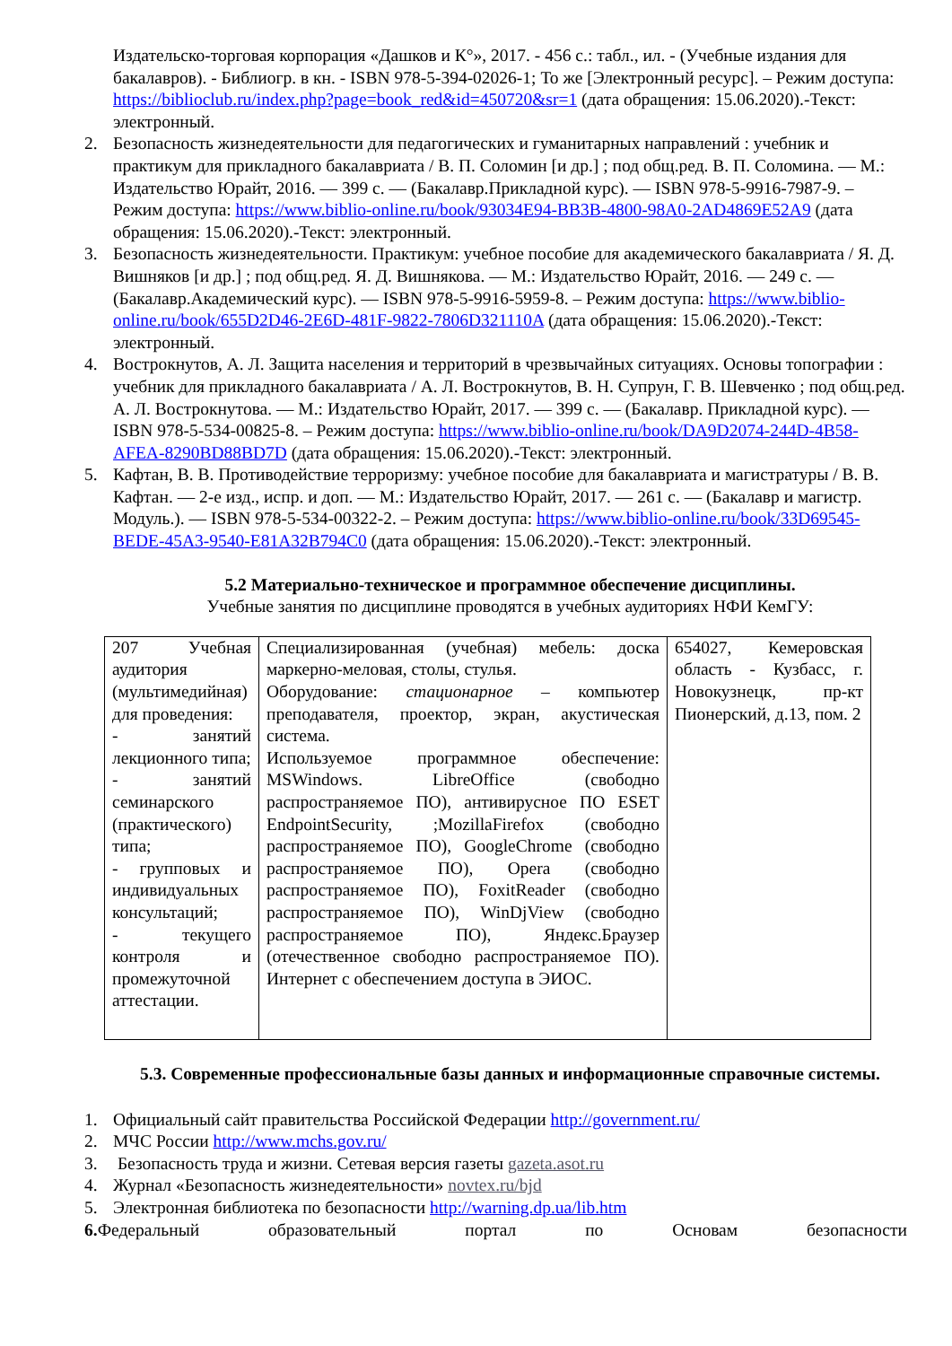Издательско-торговая корпорация «Дашков и К°», 2017. - 456 с.: табл., ил. - (Учебные издания для бакалавров). - Библиогр. в кн. - ISBN 978-5-394-02026-1; То же [Электронный ресурс]. – Режим доступа: https://biblioclub.ru/index.php?page=book_red&id=450720&sr=1 (дата обращения: 15.06.2020).-Текст: электронный.
2. Безопасность жизнедеятельности для педагогических и гуманитарных направлений : учебник и практикум для прикладного бакалавриата / В. П. Соломин [и др.] ; под общ.ред. В. П. Соломина. — М.: Издательство Юрайт, 2016. — 399 с. — (Бакалавр.Прикладной курс). — ISBN 978-5-9916-7987-9. – Режим доступа: https://www.biblio-online.ru/book/93034E94-BB3B-4800-98A0-2AD4869E52A9 (дата обращения: 15.06.2020).-Текст: электронный.
3. Безопасность жизнедеятельности. Практикум: учебное пособие для академического бакалавриата / Я. Д. Вишняков [и др.] ; под общ.ред. Я. Д. Вишнякова. — М.: Издательство Юрайт, 2016. — 249 с. — (Бакалавр.Академический курс). — ISBN 978-5-9916-5959-8. – Режим доступа: https://www.biblio-online.ru/book/655D2D46-2E6D-481F-9822-7806D321110A (дата обращения: 15.06.2020).-Текст: электронный.
4. Вострокнутов, А. Л. Защита населения и территорий в чрезвычайных ситуациях. Основы топографии : учебник для прикладного бакалавриата / А. Л. Вострокнутов, В. Н. Супрун, Г. В. Шевченко ; под общ.ред. А. Л. Вострокнутова. — М.: Издательство Юрайт, 2017. — 399 с. — (Бакалавр. Прикладной курс). — ISBN 978-5-534-00825-8. – Режим доступа: https://www.biblio-online.ru/book/DA9D2074-244D-4B58-AFEA-8290BD88BD7D (дата обращения: 15.06.2020).-Текст: электронный.
5. Кафтан, В. В. Противодействие терроризму: учебное пособие для бакалавриата и магистратуры / В. В. Кафтан. — 2-е изд., испр. и доп. — М.: Издательство Юрайт, 2017. — 261 с. — (Бакалавр и магистр. Модуль.). — ISBN 978-5-534-00322-2. – Режим доступа: https://www.biblio-online.ru/book/33D69545-BEDE-45A3-9540-E81A32B794C0 (дата обращения: 15.06.2020).-Текст: электронный.
5.2 Материально-техническое и программное обеспечение дисциплины.
Учебные занятия по дисциплине проводятся в учебных аудиториях НФИ КемГУ:
| 207 Учебная аудитория (мультимедийная) для проведения: - занятий лекционного типа; - занятий семинарского (практического) типа; - групповых и индивидуальных консультаций; - текущего контроля и промежуточной аттестации. | Специализированная (учебная) мебель: доска маркерно-меловая, столы, стулья. Оборудование: стационарное – компьютер преподавателя, проектор, экран, акустическая система. Используемое программное обеспечение: MSWindows. LibreOffice (свободно распространяемое ПО), антивирусное ПО ESET EndpointSecurity, ;MozillaFirefox (свободно распространяемое ПО), GoogleChrome (свободно распространяемое ПО), Opera (свободно распространяемое ПО), FoxitReader (свободно распространяемое ПО), WinDjView (свободно распространяемое ПО), Яндекс.Браузер (отечественное свободно распространяемое ПО). Интернет с обеспечением доступа в ЭИОС. | 654027, Кемеровская область - Кузбасс, г. Новокузнецк, пр-кт Пионерский, д.13, пом. 2 |
5.3. Современные профессиональные базы данных и информационные справочные системы.
1. Официальный сайт правительства Российской Федерации http://government.ru/
2. МЧС России http://www.mchs.gov.ru/
3. Безопасность труда и жизни. Сетевая версия газеты gazeta.asot.ru
4. Журнал «Безопасность жизнедеятельности» novtex.ru/bjd
5. Электронная библиотека по безопасности http://warning.dp.ua/lib.htm
6. Федеральный образовательный портал по Основам безопасности